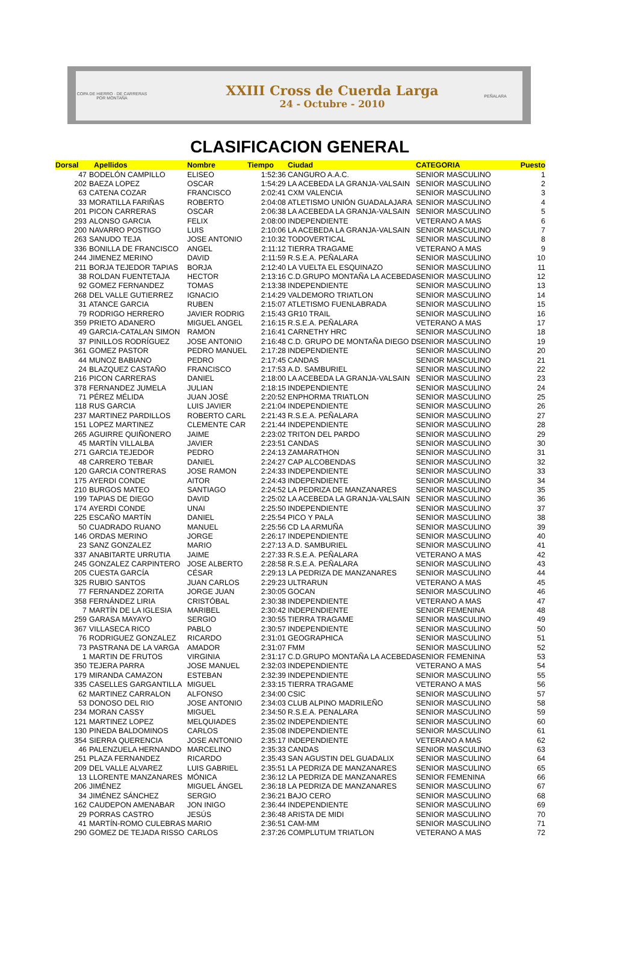COPA DE HIERRO · DE CARRERAS POR MONTAÑA
XXIII Cross de Cuerda Larga
24 - Octubre - 2010
PEÑALARA
CLASIFICACION GENERAL
| Dorsal | Apellidos | Nombre | Tiempo | Ciudad | CATEGORIA | Puesto |
| --- | --- | --- | --- | --- | --- | --- |
| 47 | BODELÓN CAMPILLO | ELISEO | 1:52:36 | CANGURO A.A.C. | SENIOR MASCULINO | 1 |
| 202 | BAEZA LOPEZ | OSCAR | 1:54:29 | LA ACEBEDA LA GRANJA-VALSAIN | SENIOR MASCULINO | 2 |
| 63 | CATENA COZAR | FRANCISCO | 2:02:41 | CXM VALENCIA | SENIOR MASCULINO | 3 |
| 33 | MORATILLA FARIÑAS | ROBERTO | 2:04:08 | ATLETISMO UNIÓN GUADALAJARA | SENIOR MASCULINO | 4 |
| 201 | PICON CARRERAS | OSCAR | 2:06:38 | LA ACEBEDA LA GRANJA-VALSAIN | SENIOR MASCULINO | 5 |
| 293 | ALONSO GARCIA | FELIX | 2:08:00 | INDEPENDIENTE | VETERANO A MAS | 6 |
| 200 | NAVARRO POSTIGO | LUIS | 2:10:06 | LA ACEBEDA LA GRANJA-VALSAIN | SENIOR MASCULINO | 7 |
| 263 | SANUDO TEJA | JOSE ANTONIO | 2:10:32 | TODOVERTICAL | SENIOR MASCULINO | 8 |
| 336 | BONILLA DE FRANCISCO | ANGEL | 2:11:12 | TIERRA TRAGAME | VETERANO A MAS | 9 |
| 244 | JIMENEZ MERINO | DAVID | 2:11:59 | R.S.E.A. PEÑALARA | SENIOR MASCULINO | 10 |
| 211 | BORJA TEJEDOR TAPIAS | BORJA | 2:12:40 | LA VUELTA EL ESQUINAZO | SENIOR MASCULINO | 11 |
| 38 | ROLDAN FUENTETAJA | HECTOR | 2:13:16 | C.D.GRUPO MONTAÑA LA ACEBEDA | SENIOR MASCULINO | 12 |
| 92 | GOMEZ FERNANDEZ | TOMAS | 2:13:38 | INDEPENDIENTE | SENIOR MASCULINO | 13 |
| 268 | DEL VALLE GUTIERREZ | IGNACIO | 2:14:29 | VALDEMORO TRIATLON | SENIOR MASCULINO | 14 |
| 31 | ATANCE GARCIA | RUBEN | 2:15:07 | ATLETISMO FUENLABRADA | SENIOR MASCULINO | 15 |
| 79 | RODRIGO HERRERO | JAVIER RODRIG | 2:15:43 | GR10 TRAIL | SENIOR MASCULINO | 16 |
| 359 | PRIETO ADANERO | MIGUEL ANGEL | 2:16:15 | R.S.E.A. PEÑALARA | VETERANO A MAS | 17 |
| 49 | GARCIA-CATALAN SIMON | RAMON | 2:16:41 | CARNETHY HRC | SENIOR MASCULINO | 18 |
| 37 | PINILLOS RODRÍGUEZ | JOSE ANTONIO | 2:16:48 | C.D. GRUPO DE MONTAÑA DIEGO D | SENIOR MASCULINO | 19 |
| 361 | GOMEZ PASTOR | PEDRO MANUEL | 2:17:28 | INDEPENDIENTE | SENIOR MASCULINO | 20 |
| 44 | MUNOZ BABIANO | PEDRO | 2:17:45 | CANDAS | SENIOR MASCULINO | 21 |
| 24 | BLAZQUEZ CASTAÑO | FRANCISCO | 2:17:53 | A.D. SAMBURIEL | SENIOR MASCULINO | 22 |
| 216 | PICON CARRERAS | DANIEL | 2:18:00 | LA ACEBEDA LA GRANJA-VALSAIN | SENIOR MASCULINO | 23 |
| 378 | FERNANDEZ JUMELA | JULIAN | 2:18:15 | INDEPENDIENTE | SENIOR MASCULINO | 24 |
| 71 | PÉREZ MÉLIDA | JUAN JOSÉ | 2:20:52 | ENPHORMA TRIATLON | SENIOR MASCULINO | 25 |
| 118 | RUS GARCIA | LUIS JAVIER | 2:21:04 | INDEPENDIENTE | SENIOR MASCULINO | 26 |
| 237 | MARTINEZ PARDILLOS | ROBERTO CARL | 2:21:43 | R.S.E.A. PEÑALARA | SENIOR MASCULINO | 27 |
| 151 | LOPEZ MARTINEZ | CLEMENTE CAR | 2:21:44 | INDEPENDIENTE | SENIOR MASCULINO | 28 |
| 265 | AGUIRRE QUIÑONERO | JAIME | 2:23:02 | TRITON DEL PARDO | SENIOR MASCULINO | 29 |
| 45 | MARTÍN VILLALBA | JAVIER | 2:23:51 | CANDAS | SENIOR MASCULINO | 30 |
| 271 | GARCIA TEJEDOR | PEDRO | 2:24:13 | ZAMARATHON | SENIOR MASCULINO | 31 |
| 48 | CARRERO TEBAR | DANIEL | 2:24:27 | CAP ALCOBENDAS | SENIOR MASCULINO | 32 |
| 120 | GARCIA CONTRERAS | JOSE RAMON | 2:24:33 | INDEPENDIENTE | SENIOR MASCULINO | 33 |
| 175 | AYERDI CONDE | AITOR | 2:24:43 | INDEPENDIENTE | SENIOR MASCULINO | 34 |
| 210 | BURGOS MATEO | SANTIAGO | 2:24:52 | LA PEDRIZA DE MANZANARES | SENIOR MASCULINO | 35 |
| 199 | TAPIAS DE DIEGO | DAVID | 2:25:02 | LA ACEBEDA LA GRANJA-VALSAIN | SENIOR MASCULINO | 36 |
| 174 | AYERDI CONDE | UNAI | 2:25:50 | INDEPENDIENTE | SENIOR MASCULINO | 37 |
| 225 | ESCAÑO MARTÍN | DANIEL | 2:25:54 | PICO Y PALA | SENIOR MASCULINO | 38 |
| 50 | CUADRADO RUANO | MANUEL | 2:25:56 | CD LA ARMUÑA | SENIOR MASCULINO | 39 |
| 146 | ORDAS MERINO | JORGE | 2:26:17 | INDEPENDIENTE | SENIOR MASCULINO | 40 |
| 23 | SANZ GONZALEZ | MARIO | 2:27:13 | A.D. SAMBURIEL | SENIOR MASCULINO | 41 |
| 337 | ANABITARTE URRUTIA | JAIME | 2:27:33 | R.S.E.A. PEÑALARA | VETERANO A MAS | 42 |
| 245 | GONZALEZ CARPINTERO | JOSE ALBERTO | 2:28:58 | R.S.E.A. PEÑALARA | SENIOR MASCULINO | 43 |
| 205 | CUESTA GARCÍA | CÉSAR | 2:29:13 | LA PEDRIZA DE MANZANARES | SENIOR MASCULINO | 44 |
| 325 | RUBIO SANTOS | JUAN CARLOS | 2:29:23 | ULTRARUN | VETERANO A MAS | 45 |
| 77 | FERNANDEZ ZORITA | JORGE JUAN | 2:30:05 | GOCAN | SENIOR MASCULINO | 46 |
| 358 | FERNÁNDEZ LIRIA | CRISTÓBAL | 2:30:38 | INDEPENDIENTE | VETERANO A MAS | 47 |
| 7 | MARTÍN DE LA IGLESIA | MARIBEL | 2:30:42 | INDEPENDIENTE | SENIOR FEMENINA | 48 |
| 259 | GARASA MAYAYO | SERGIO | 2:30:55 | TIERRA TRAGAME | SENIOR MASCULINO | 49 |
| 367 | VILLASECA RICO | PABLO | 2:30:57 | INDEPENDIENTE | SENIOR MASCULINO | 50 |
| 76 | RODRIGUEZ GONZALEZ | RICARDO | 2:31:01 | GEOGRAPHICA | SENIOR MASCULINO | 51 |
| 73 | PASTRANA DE LA VARGA | AMADOR | 2:31:07 | FMM | SENIOR MASCULINO | 52 |
| 1 | MARTIN DE FRUTOS | VIRGINIA | 2:31:17 | C.D.GRUPO MONTAÑA LA ACEBEDA | SENIOR FEMENINA | 53 |
| 350 | TEJERA PARRA | JOSE MANUEL | 2:32:03 | INDEPENDIENTE | VETERANO A MAS | 54 |
| 179 | MIRANDA CAMAZON | ESTEBAN | 2:32:39 | INDEPENDIENTE | SENIOR MASCULINO | 55 |
| 335 | CASELLES GARGANTILLA | MIGUEL | 2:33:15 | TIERRA TRAGAME | VETERANO A MAS | 56 |
| 62 | MARTINEZ CARRALON | ALFONSO | 2:34:00 | CSIC | SENIOR MASCULINO | 57 |
| 53 | DONOSO DEL RIO | JOSE ANTONIO | 2:34:03 | CLUB ALPINO MADRILEÑO | SENIOR MASCULINO | 58 |
| 234 | MORAN CASSY | MIGUEL | 2:34:50 | R.S.E.A. PENALARA | SENIOR MASCULINO | 59 |
| 121 | MARTINEZ LOPEZ | MELQUIADES | 2:35:02 | INDEPENDIENTE | SENIOR MASCULINO | 60 |
| 130 | PINEDA BALDOMINOS | CARLOS | 2:35:08 | INDEPENDIENTE | SENIOR MASCULINO | 61 |
| 354 | SIERRA QUERENCIA | JOSE ANTONIO | 2:35:17 | INDEPENDIENTE | VETERANO A MAS | 62 |
| 46 | PALENZUELA HERNANDO | MARCELINO | 2:35:33 | CANDAS | SENIOR MASCULINO | 63 |
| 251 | PLAZA FERNANDEZ | RICARDO | 2:35:43 | SAN AGUSTIN DEL GUADALIX | SENIOR MASCULINO | 64 |
| 209 | DEL VALLE ALVAREZ | LUIS GABRIEL | 2:35:51 | LA PEDRIZA DE MANZANARES | SENIOR MASCULINO | 65 |
| 13 | LLORENTE MANZANARES | MÓNICA | 2:36:12 | LA PEDRIZA DE MANZANARES | SENIOR FEMENINA | 66 |
| 206 | JIMÉNEZ | MIGUEL ÁNGEL | 2:36:18 | LA PEDRIZA DE MANZANARES | SENIOR MASCULINO | 67 |
| 34 | JIMÉNEZ SÁNCHEZ | SERGIO | 2:36:21 | BAJO CERO | SENIOR MASCULINO | 68 |
| 162 | CAUDEPON AMENABAR | JON INIGO | 2:36:44 | INDEPENDIENTE | SENIOR MASCULINO | 69 |
| 29 | PORRAS CASTRO | JESÚS | 2:36:48 | ARISTA DE MIDI | SENIOR MASCULINO | 70 |
| 41 | MARTÍN-ROMO CULEBRAS | MARIO | 2:36:51 | CAM-MM | SENIOR MASCULINO | 71 |
| 290 | GOMEZ DE TEJADA RISSO | CARLOS | 2:37:26 | COMPLUTUM TRIATLON | VETERANO A MAS | 72 |